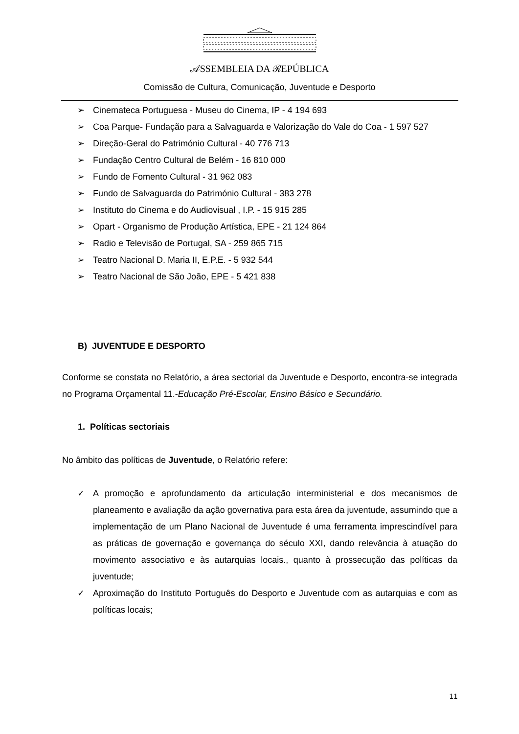𝒜SSEMBLEIA DA ℛEPÚBLICA
Comissão de Cultura, Comunicação, Juventude e Desporto
➢ Cinemateca Portuguesa - Museu do Cinema, IP - 4 194 693
➢ Coa Parque- Fundação para a Salvaguarda e Valorização do Vale do Coa - 1 597 527
➢ Direção-Geral do Património Cultural - 40 776 713
➢ Fundação Centro Cultural de Belém - 16 810 000
➢ Fundo de Fomento Cultural - 31 962 083
➢ Fundo de Salvaguarda do Património Cultural - 383 278
➢ Instituto do Cinema e do Audiovisual , I.P. - 15 915 285
➢ Opart - Organismo de Produção Artística, EPE - 21 124 864
➢ Radio e Televisão de Portugal, SA - 259 865 715
➢ Teatro Nacional D. Maria II, E.P.E. - 5 932 544
➢ Teatro Nacional de São João, EPE - 5 421 838
B) JUVENTUDE E DESPORTO
Conforme se constata no Relatório, a área sectorial da Juventude e Desporto, encontra-se integrada no Programa Orçamental 11.-Educação Pré-Escolar, Ensino Básico e Secundário.
1. Políticas sectoriais
No âmbito das políticas de Juventude, o Relatório refere:
✓ A promoção e aprofundamento da articulação interministerial e dos mecanismos de planeamento e avaliação da ação governativa para esta área da juventude, assumindo que a implementação de um Plano Nacional de Juventude é uma ferramenta imprescindível para as práticas de governação e governança do século XXI, dando relevância à atuação do movimento associativo e às autarquias locais., quanto à prossecução das políticas da juventude;
✓ Aproximação do Instituto Português do Desporto e Juventude com as autarquias e com as políticas locais;
11